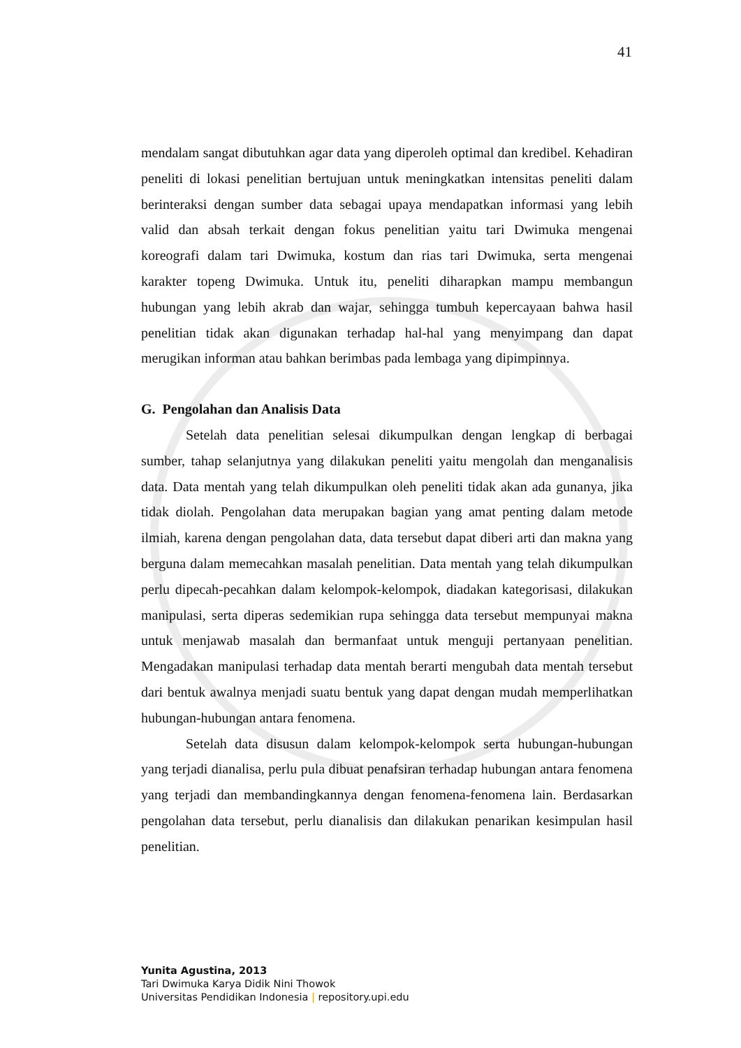41
mendalam sangat dibutuhkan agar data yang diperoleh optimal dan kredibel. Kehadiran peneliti di lokasi penelitian bertujuan untuk meningkatkan intensitas peneliti dalam berinteraksi dengan sumber data sebagai upaya mendapatkan informasi yang lebih valid dan absah terkait dengan fokus penelitian yaitu tari Dwimuka mengenai koreografi dalam tari Dwimuka, kostum dan rias tari Dwimuka, serta mengenai karakter topeng Dwimuka. Untuk itu, peneliti diharapkan mampu membangun hubungan yang lebih akrab dan wajar, sehingga tumbuh kepercayaan bahwa hasil penelitian tidak akan digunakan terhadap hal-hal yang menyimpang dan dapat merugikan informan atau bahkan berimbas pada lembaga yang dipimpinnya.
G. Pengolahan dan Analisis Data
Setelah data penelitian selesai dikumpulkan dengan lengkap di berbagai sumber, tahap selanjutnya yang dilakukan peneliti yaitu mengolah dan menganalisis data. Data mentah yang telah dikumpulkan oleh peneliti tidak akan ada gunanya, jika tidak diolah. Pengolahan data merupakan bagian yang amat penting dalam metode ilmiah, karena dengan pengolahan data, data tersebut dapat diberi arti dan makna yang berguna dalam memecahkan masalah penelitian. Data mentah yang telah dikumpulkan perlu dipecah-pecahkan dalam kelompok-kelompok, diadakan kategorisasi, dilakukan manipulasi, serta diperas sedemikian rupa sehingga data tersebut mempunyai makna untuk menjawab masalah dan bermanfaat untuk menguji pertanyaan penelitian. Mengadakan manipulasi terhadap data mentah berarti mengubah data mentah tersebut dari bentuk awalnya menjadi suatu bentuk yang dapat dengan mudah memperlihatkan hubungan-hubungan antara fenomena.
Setelah data disusun dalam kelompok-kelompok serta hubungan-hubungan yang terjadi dianalisa, perlu pula dibuat penafsiran terhadap hubungan antara fenomena yang terjadi dan membandingkannya dengan fenomena-fenomena lain. Berdasarkan pengolahan data tersebut, perlu dianalisis dan dilakukan penarikan kesimpulan hasil penelitian.
Yunita Agustina, 2013
Tari Dwimuka Karya Didik Nini Thowok
Universitas Pendidikan Indonesia | repository.upi.edu